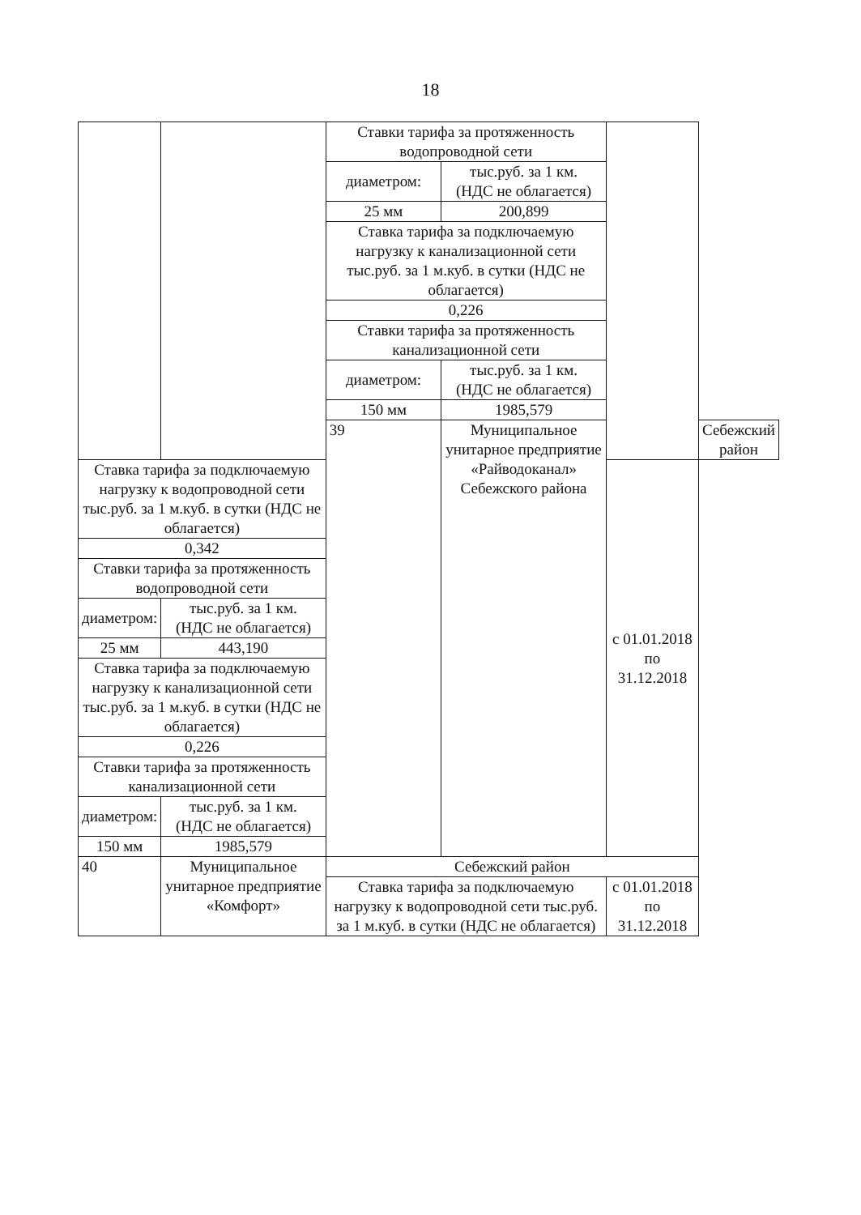18
| | | Ставки тарифа за протяженность водопроводной сети | | | |
| | | диаметром: | тыс.руб. за 1 км. (НДС не облагается) | | |
| | | 25 мм | 200,899 | | |
| | | Ставка тарифа за подключаемую нагрузку к канализационной сети тыс.руб. за 1 м.куб. в сутки (НДС не облагается) | | | |
| | | 0,226 | | | |
| | | Ставки тарифа за протяженность канализационной сети | | | |
| | | диаметром: | тыс.руб. за 1 км. (НДС не облагается) | | |
| | | 150 мм | 1985,579 | | |
| | | 39 | Муниципальное унитарное предприятие «Райводоканал» Себежского района | | Себежский район |
| Ставка тарифа за подключаемую нагрузку к водопроводной сети тыс.руб. за 1 м.куб. в сутки (НДС не облагается) | | | | с 01.01.2018 по 31.12.2018 | |
| 0,342 | | | | | |
| Ставки тарифа за протяженность водопроводной сети | | | | | |
| диаметром: | тыс.руб. за 1 км. (НДС не облагается) | | | | |
| 25 мм | 443,190 | | | | |
| Ставка тарифа за подключаемую нагрузку к канализационной сети тыс.руб. за 1 м.куб. в сутки (НДС не облагается) | | | | | |
| 0,226 | | | | | |
| Ставки тарифа за протяженность канализационной сети | | | | | |
| диаметром: | тыс.руб. за 1 км. (НДС не облагается) | | | | |
| 150 мм | 1985,579 | | | | |
| 40 | Муниципальное унитарное предприятие «Комфорт» | Себежский район | | | |
| | | Ставка тарифа за подключаемую нагрузку к водопроводной сети тыс.руб. за 1 м.куб. в сутки (НДС не облагается) | | с 01.01.2018 по 31.12.2018 | |